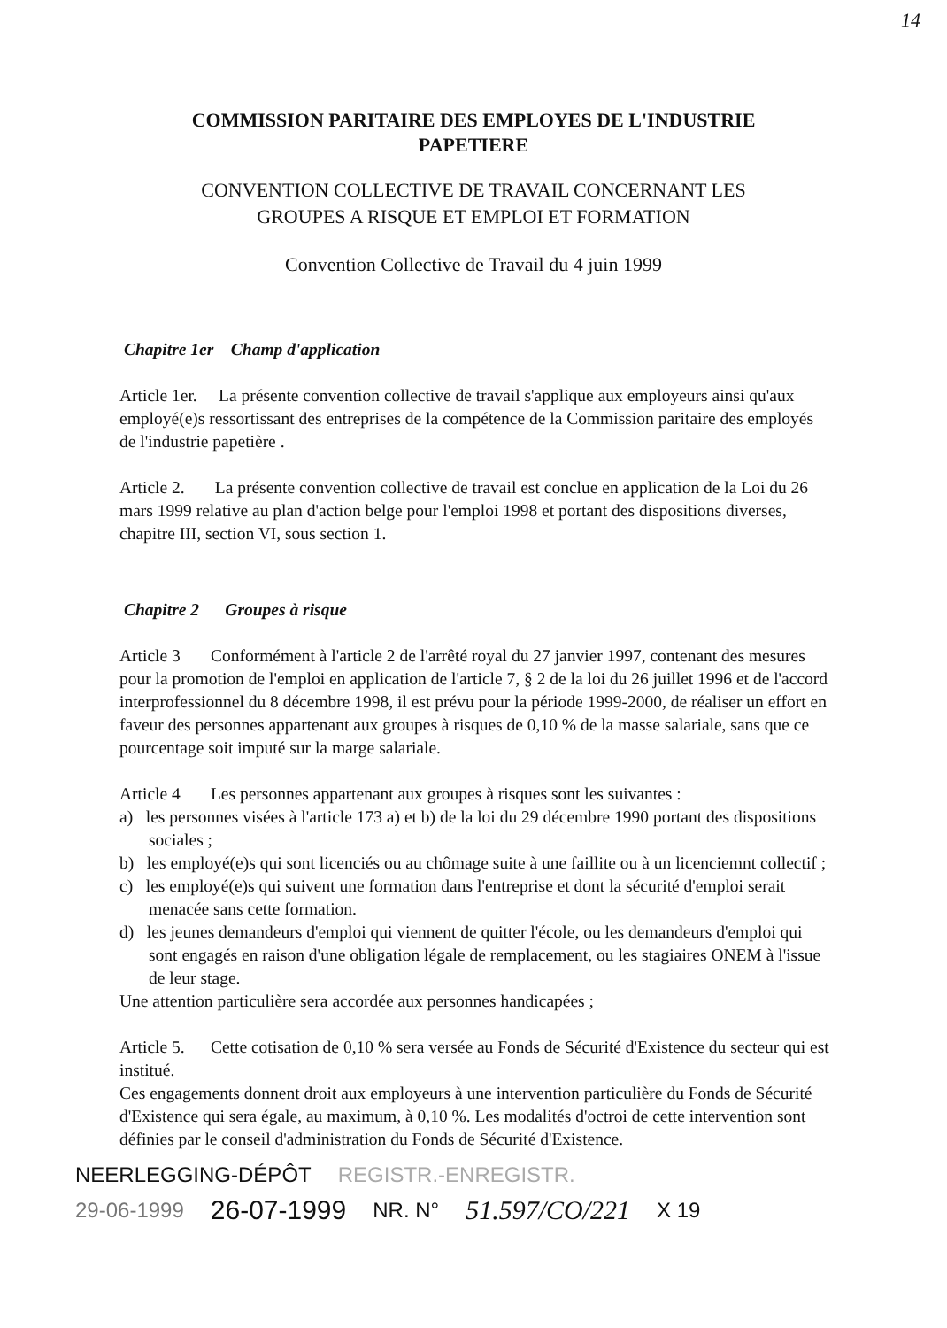14
COMMISSION PARITAIRE DES EMPLOYES DE L'INDUSTRIE
PAPETIERE
CONVENTION COLLECTIVE DE TRAVAIL CONCERNANT LES
GROUPES A RISQUE ET EMPLOI ET FORMATION
Convention Collective de Travail du 4 juin 1999
Chapitre 1er Champ d'application
Article 1er. La présente convention collective de travail s'applique aux employeurs ainsi qu'aux employé(e)s ressortissant des entreprises de la compétence de la Commission paritaire des employés de l'industrie papetière .
Article 2. La présente convention collective de travail est conclue en application de la Loi du 26 mars 1999 relative au plan d'action belge pour l'emploi 1998 et portant des dispositions diverses, chapitre III, section VI, sous section 1.
Chapitre 2 Groupes à risque
Article 3 Conformément à l'article 2 de l'arrêté royal du 27 janvier 1997, contenant des mesures pour la promotion de l'emploi en application de l'article 7, § 2 de la loi du 26 juillet 1996 et de l'accord interprofessionnel du 8 décembre 1998, il est prévu pour la période 1999-2000, de réaliser un effort en faveur des personnes appartenant aux groupes à risques de 0,10 % de la masse salariale, sans que ce pourcentage soit imputé sur la marge salariale.
Article 4 Les personnes appartenant aux groupes à risques sont les suivantes :
a) les personnes visées à l'article 173 a) et b) de la loi du 29 décembre 1990 portant des dispositions sociales ;
b) les employé(e)s qui sont licenciés ou au chômage suite à une faillite ou à un licenciemnt collectif ;
c) les employé(e)s qui suivent une formation dans l'entreprise et dont la sécurité d'emploi serait menacée sans cette formation.
d) les jeunes demandeurs d'emploi qui viennent de quitter l'école, ou les demandeurs d'emploi qui sont engagés en raison d'une obligation légale de remplacement, ou les stagiaires ONEM à l'issue de leur stage.
Une attention particulière sera accordée aux personnes handicapées ;
Article 5. Cette cotisation de 0,10 % sera versée au Fonds de Sécurité d'Existence du secteur qui est institué.
Ces engagements donnent droit aux employeurs à une intervention particulière du Fonds de Sécurité d'Existence qui sera égale, au maximum, à 0,10 %. Les modalités d'octroi de cette intervention sont définies par le conseil d'administration du Fonds de Sécurité d'Existence.
NEERLEGGING-DÉPÔT REGISTR.-ENREGISTR.
29-06-1999 26-07-1999 NR. N° 51.597/CO/221 X 19